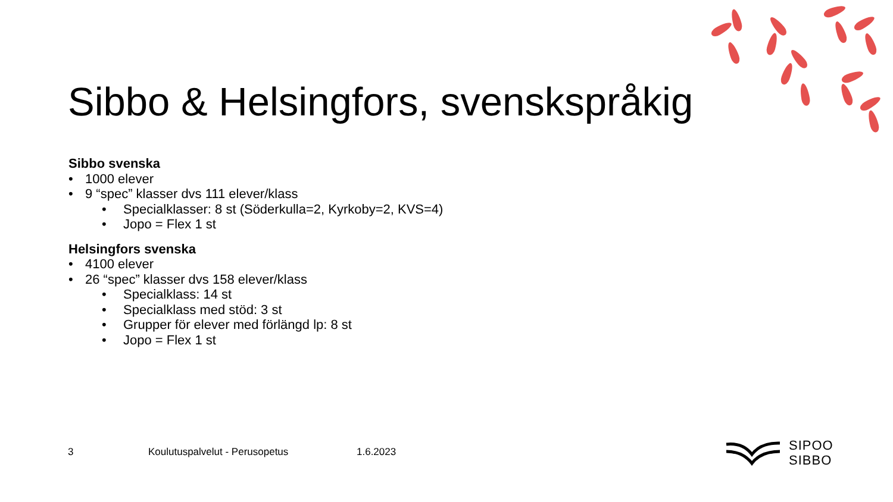Sibbo & Helsingfors, svenskspråkig
Sibbo svenska
• 1000 elever
• 9 “spec” klasser dvs 111 elever/klass
• Specialklasser: 8 st (Söderkulla=2, Kyrkoby=2, KVS=4)
• Jopo = Flex 1 st
Helsingfors svenska
• 4100 elever
• 26 “spec” klasser dvs 158 elever/klass
• Specialklass: 14 st
• Specialklass med stöd: 3 st
• Grupper för elever med förlängd lp: 8 st
• Jopo = Flex 1 st
3 Koulutuspalvelut - Perusopetus 1.6.2023
SIPOO
SIBBO